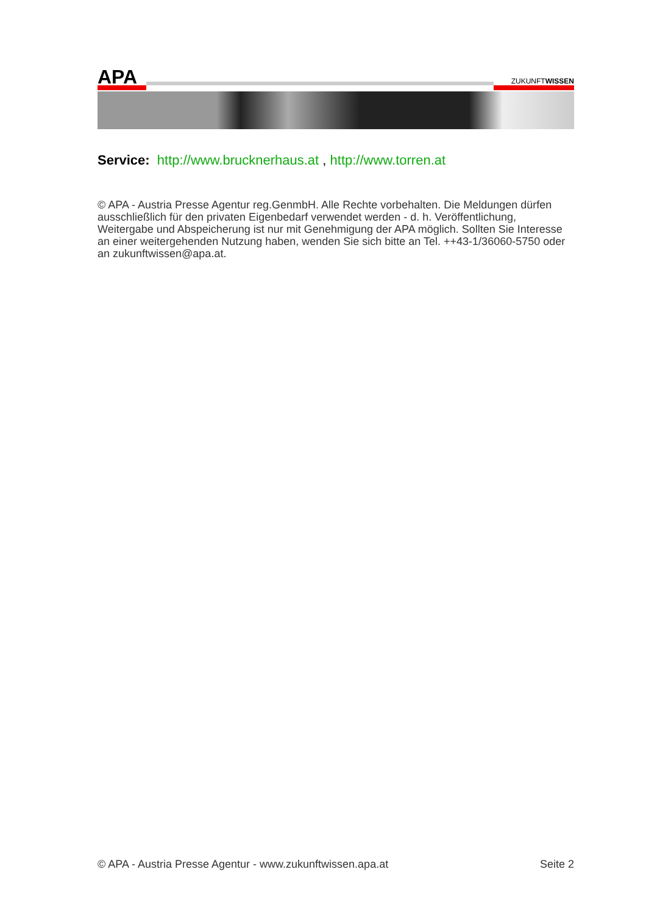APA
ZUKUNFTWISSEN
Service: http://www.brucknerhaus.at , http://www.torren.at
© APA - Austria Presse Agentur reg.GenmbH. Alle Rechte vorbehalten. Die Meldungen dürfen ausschließlich für den privaten Eigenbedarf verwendet werden - d. h. Veröffentlichung, Weitergabe und Abspeicherung ist nur mit Genehmigung der APA möglich. Sollten Sie Interesse an einer weitergehenden Nutzung haben, wenden Sie sich bitte an Tel. ++43-1/36060-5750 oder an zukunftwissen@apa.at.
© APA - Austria Presse Agentur - www.zukunftwissen.apa.at Seite 2